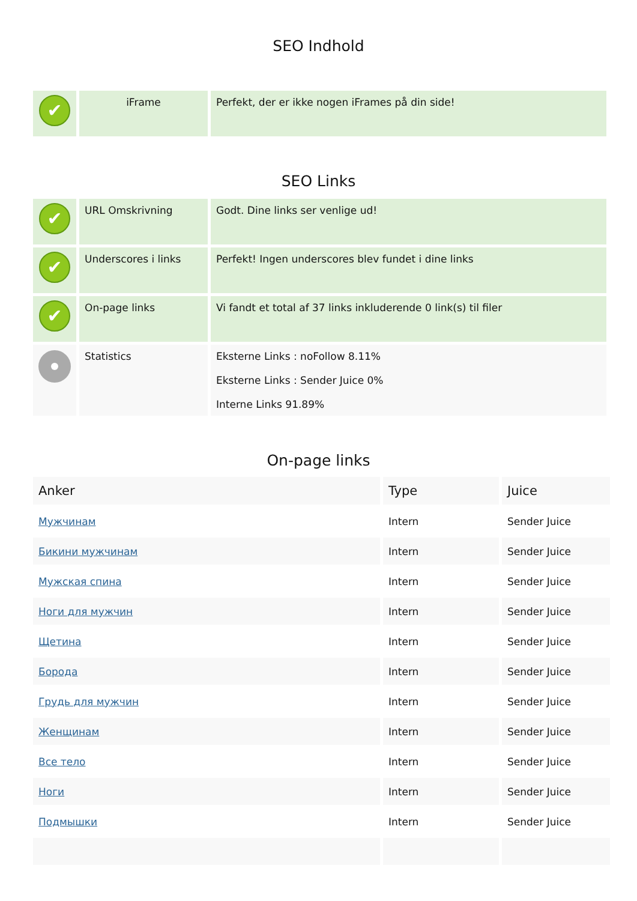SEO Indhold
| ✔ | iFrame | Perfekt, der er ikke nogen iFrames på din side! |
SEO Links
| ✔ | URL Omskrivning | Godt. Dine links ser venlige ud! |
| ✔ | Underscores i links | Perfekt! Ingen underscores blev fundet i dine links |
| ✔ | On-page links | Vi fandt et total af 37 links inkluderende 0 link(s) til filer |
| | Statistics | Eksterne Links : noFollow 8.11% Eksterne Links : Sender Juice 0% Interne Links 91.89% |
On-page links
| Anker | Type | Juice |
| --- | --- | --- |
| Мужчинам | Intern | Sender Juice |
| Бикини мужчинам | Intern | Sender Juice |
| Мужская спина | Intern | Sender Juice |
| Ноги для мужчин | Intern | Sender Juice |
| Щетина | Intern | Sender Juice |
| Борода | Intern | Sender Juice |
| Грудь для мужчин | Intern | Sender Juice |
| Женщинам | Intern | Sender Juice |
| Все тело | Intern | Sender Juice |
| Ноги | Intern | Sender Juice |
| Подмышки | Intern | Sender Juice |